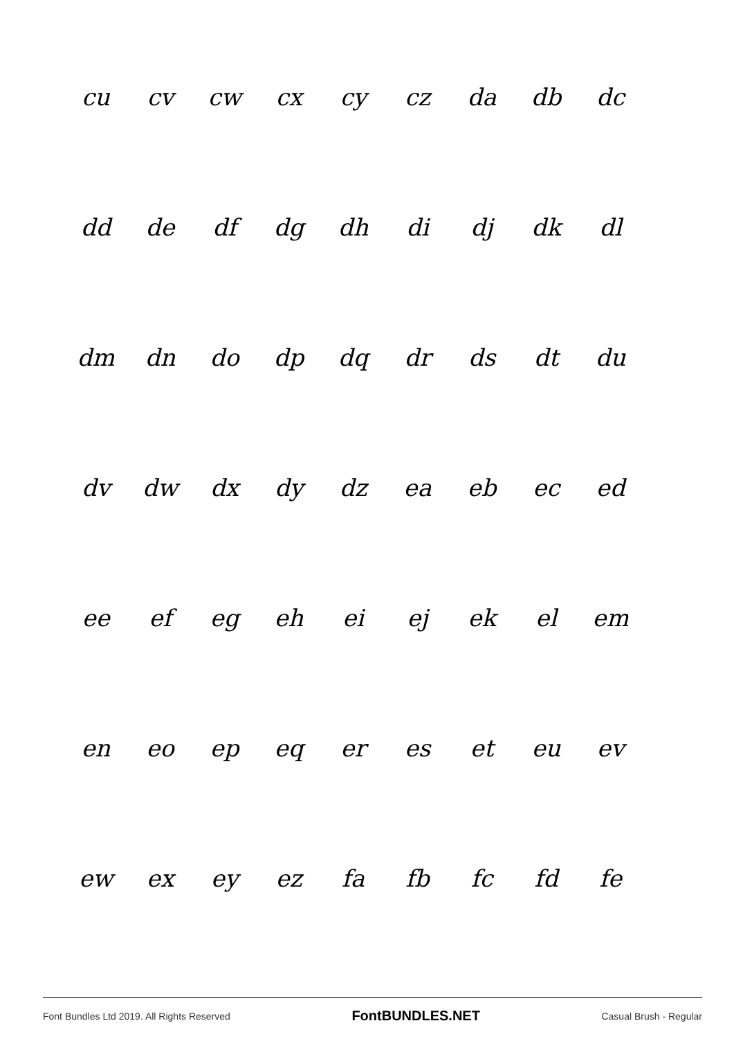| cu | cv | cw | cx | cy | cz | da | db | dc |
| dd | de | df | dg | dh | di | dj | dk | dl |
| dm | dn | do | dp | dq | dr | ds | dt | du |
| dv | dw | dx | dy | dz | ea | eb | ec | ed |
| ee | ef | eg | eh | ei | ej | ek | el | em |
| en | eo | ep | eq | er | es | et | eu | ev |
| ew | ex | ey | ez | fa | fb | fc | fd | fe |
Font Bundles Ltd 2019. All Rights Reserved FontBUNDLES.NET Casual Brush - Regular